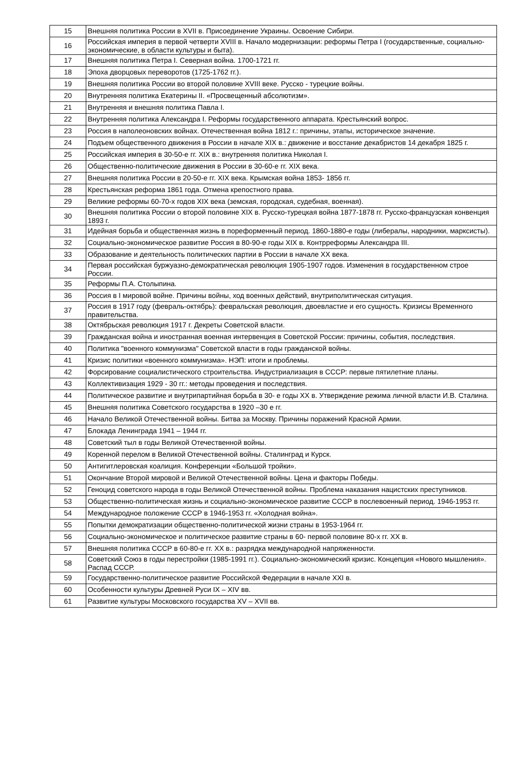| 15 | Внешняя политика России в XVII в. Присоединение Украины. Освоение Сибири. |
| 16 | Российская империя в первой четверти XVIII в. Начало модернизации: реформы Петра I (государственные, социально-экономические, в области культуры и быта). |
| 17 | Внешняя политика Петра I. Северная война. 1700-1721 гг. |
| 18 | Эпоха дворцовых переворотов (1725-1762 гг.). |
| 19 | Внешняя политика России во второй половине XVIII веке. Русско - турецкие войны. |
| 20 | Внутренняя политика Екатерины II. «Просвещенный абсолютизм». |
| 21 | Внутренняя и внешняя политика Павла I. |
| 22 | Внутренняя политика Александра I. Реформы государственного аппарата. Крестьянский вопрос. |
| 23 | Россия в наполеоновских войнах. Отечественная война 1812 г.: причины, этапы, историческое значение. |
| 24 | Подъем общественного движения в России в начале XIX в.: движение и восстание декабристов 14 декабря 1825 г. |
| 25 | Российская империя в 30-50-е гг. XIX в.: внутренняя политика Николая I. |
| 26 | Общественно-политические движения в России в 30-60-е гг. XIX века. |
| 27 | Внешняя политика России в 20-50-е гг. XIX века. Крымская война 1853- 1856 гг. |
| 28 | Крестьянская реформа 1861 года. Отмена крепостного права. |
| 29 | Великие реформы 60-70-х годов XIX века (земская, городская, судебная, военная). |
| 30 | Внешняя политика России о второй половине XIX в. Русско-турецкая война 1877-1878 гг. Русско-французская конвенция 1893 г. |
| 31 | Идейная борьба и общественная жизнь в пореформенный период. 1860-1880-е годы (либералы, народники, марксисты). |
| 32 | Социально-экономическое развитие Россия в 80-90-е годы XIX в. Контрреформы Александра III. |
| 33 | Образование и деятельность политических партии в России в начале XX века. |
| 34 | Первая российская буржуазно-демократическая революция 1905-1907 годов. Изменения в государственном строе России. |
| 35 | Реформы П.А. Столыпина. |
| 36 | Россия в I мировой войне. Причины войны, ход военных действий, внутриполитическая ситуация. |
| 37 | Россия в 1917 году (февраль-октябрь): февральская революция, двоевластие и его сущность. Кризисы Временного правительства. |
| 38 | Октябрьская революция 1917 г. Декреты Советской власти. |
| 39 | Гражданская война и иностранная военная интервенция в Советской России: причины, события, последствия. |
| 40 | Политика "военного коммунизма" Советской власти в годы гражданской войны. |
| 41 | Кризис политики «военного коммунизма». НЭП: итоги и проблемы. |
| 42 | Форсирование социалистического строительства. Индустриализация в СССР: первые пятилетние планы. |
| 43 | Коллективизация 1929 - 30 гг.: методы проведения и последствия. |
| 44 | Политическое развитие и внутрипартийная борьба в 30- е годы XX в. Утверждение режима личной власти И.В. Сталина. |
| 45 | Внешняя политика Советского государства в 1920 –30 е гг. |
| 46 | Начало Великой Отечественной войны. Битва за Москву. Причины поражений Красной Армии. |
| 47 | Блокада Ленинграда 1941 – 1944 гг. |
| 48 | Советский тыл в годы Великой Отечественной войны. |
| 49 | Коренной перелом в Великой Отечественной войны. Сталинград и Курск. |
| 50 | Антигитлеровская коалиция. Конференции «Большой тройки». |
| 51 | Окончание Второй мировой и Великой Отечественной войны. Цена и факторы Победы. |
| 52 | Геноцид советского народа в годы Великой Отечественной войны. Проблема наказания нацистских преступников. |
| 53 | Общественно-политическая жизнь и социально-экономическое развитие СССР в послевоенный период. 1946-1953 гг. |
| 54 | Международное положение СССР в 1946-1953 гг. «Холодная война». |
| 55 | Попытки демократизации общественно-политической жизни страны в 1953-1964 гг. |
| 56 | Социально-экономическое и политическое развитие страны в 60- первой половине 80-х гг. XX в. |
| 57 | Внешняя политика СССР в 60-80-е гг. XX в.: разрядка международной напряженности. |
| 58 | Советский Союз в годы перестройки (1985-1991 гг.). Социально-экономический кризис. Концепция «Нового мышления». Распад СССР. |
| 59 | Государственно-политическое развитие Российской Федерации в начале XXI в. |
| 60 | Особенности культуры Древней Руси IX – XIV вв. |
| 61 | Развитие культуры Московского государства XV – XVII вв. |